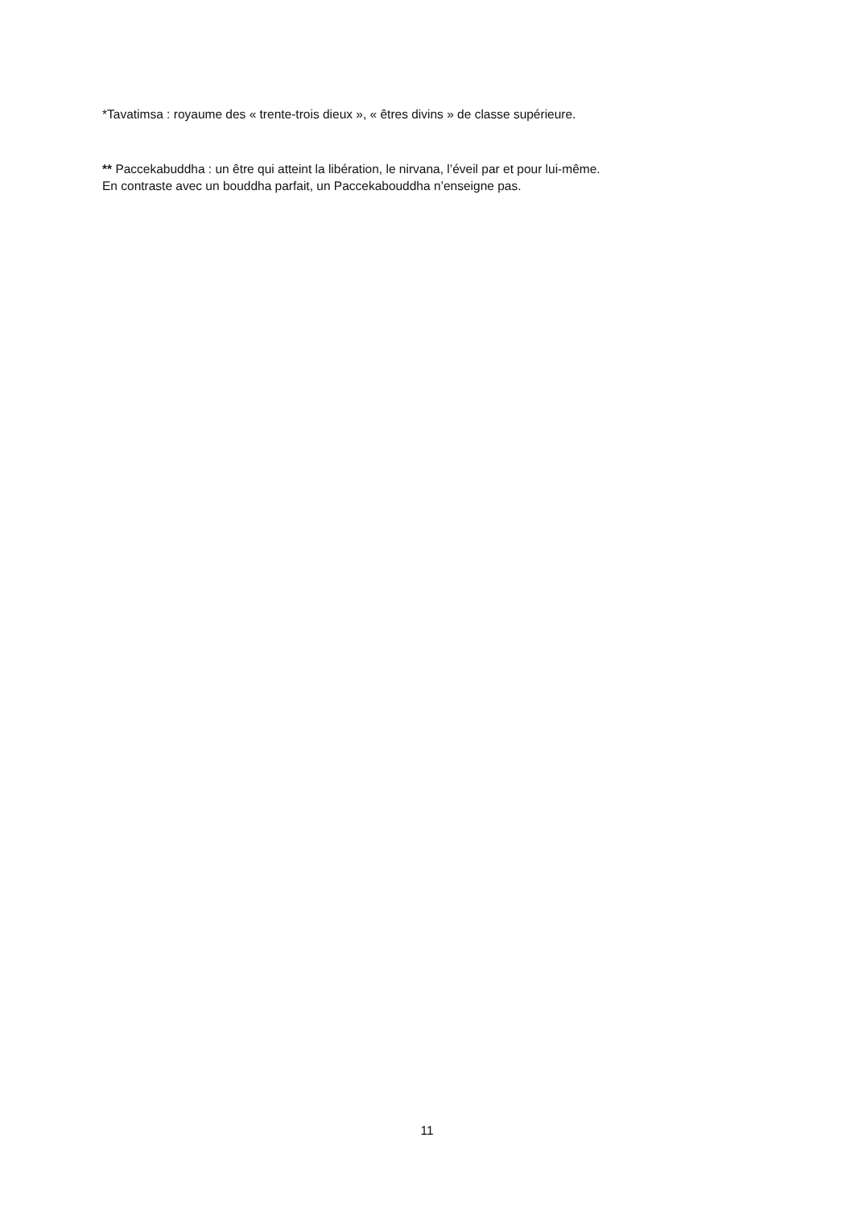*Tavatimsa : royaume des « trente-trois dieux », « êtres divins » de classe supérieure.
** Paccekabuddha : un être qui atteint la libération, le nirvana, l’éveil par et pour lui-même.
En contraste avec un bouddha parfait, un Paccekabouddha n’enseigne pas.
11